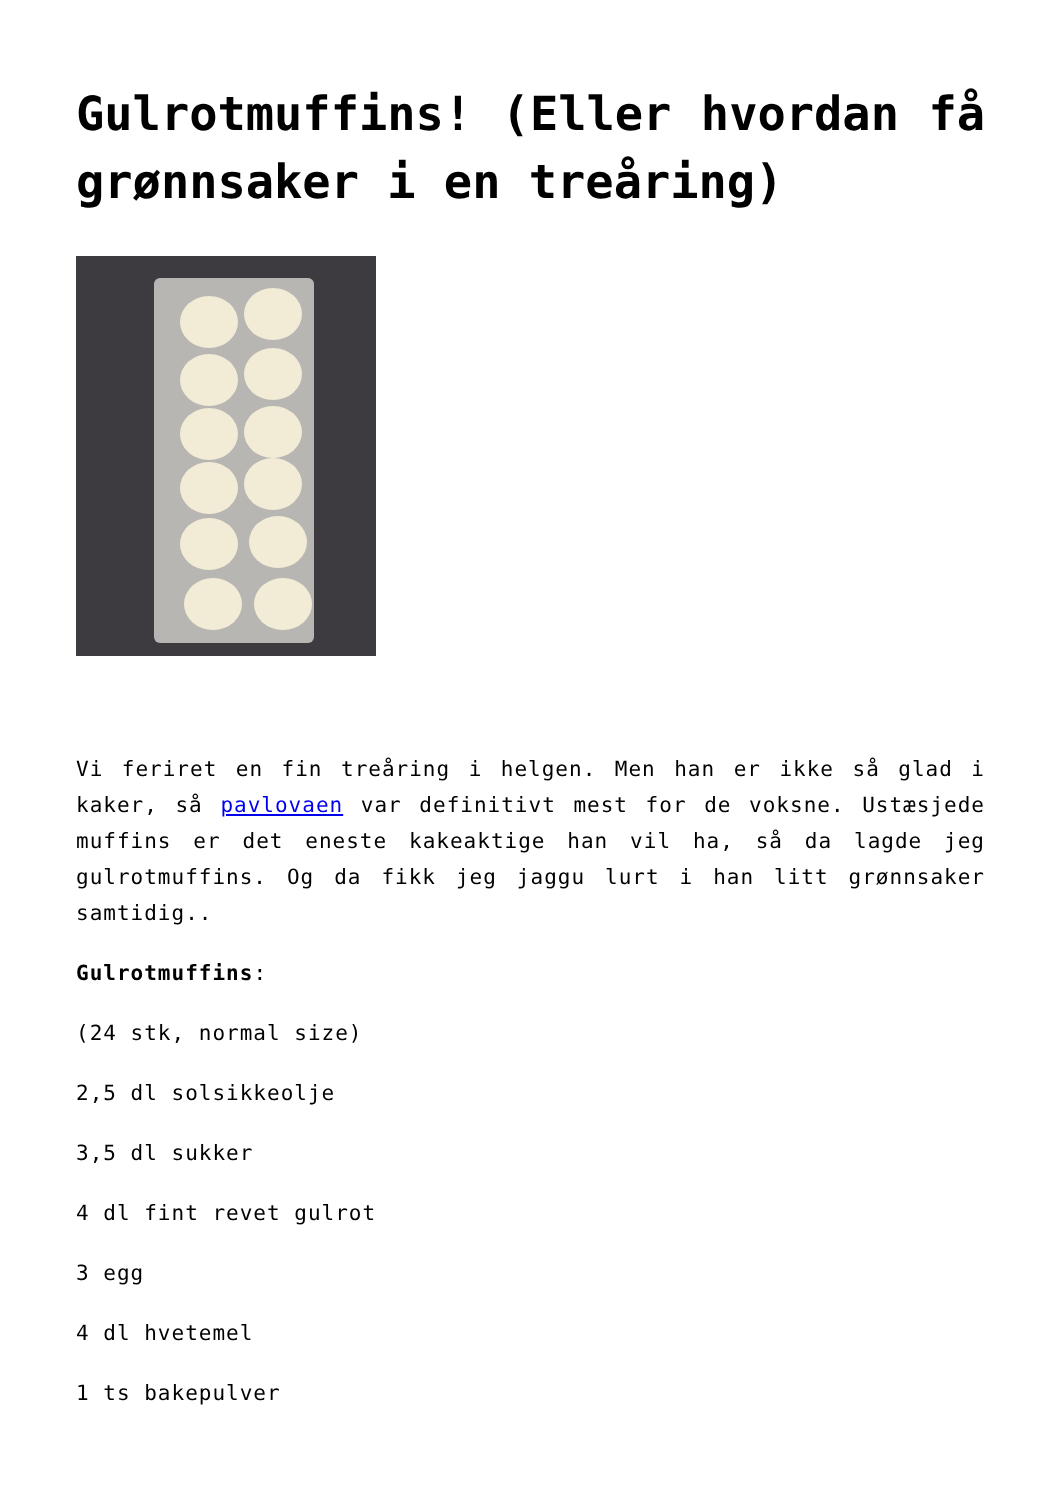Gulrotmuffins! (Eller hvordan få grønnsaker i en treåring)
Vi feriret en fin treåring i helgen. Men han er ikke så glad i kaker, så pavlovaen var definitivt mest for de voksne. Ustæsjede muffins er det eneste kakeaktige han vil ha, så da lagde jeg gulrotmuffins. Og da fikk jeg jaggu lurt i han litt grønnsaker samtidig..
Gulrotmuffins:
(24 stk, normal size)
2,5 dl solsikkeolje
3,5 dl sukker
4 dl fint revet gulrot
3 egg
4 dl hvetemel
1 ts bakepulver